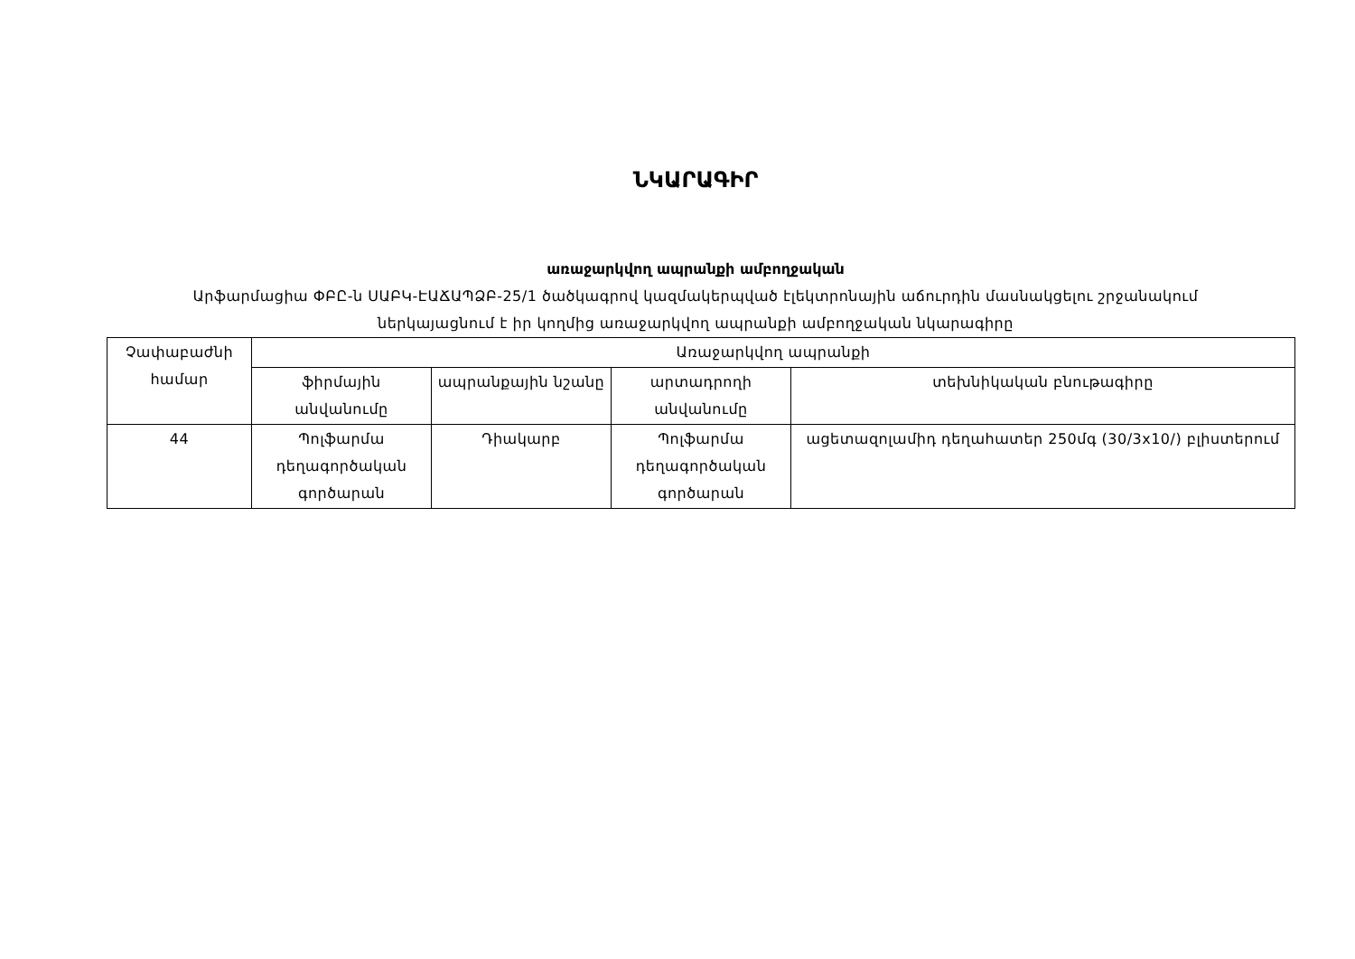ՆԿԱՐԱԳԻՐ
առաջարկվող ապրանքի ամբողջական
Արֆարմացիա ՓԲԸ-ն ՍԱԲԿ-ԷԱՃԱՊՁԲ-25/1 ծածկագրով կազմակերպված էլեկտրոնային աճուրդին մասնակցելու շրջանակում
ներկայացնում է իր կողմից առաջարկվող ապրանքի ամբողջական նկարագիրը
| Չափաբաժնի համար | Առաջարկվող ապրանքի | | | |
| --- | --- | --- | --- | --- |
| | ֆիրմային անվանումը | ապրանքային նշանը | արտադրողի անվանումը | տեխնիկական բնութագիրը |
| 44 | Պոլֆարմա դեղագործական գործարան | Դիակարբ | Պոլֆարմա դեղագործական գործարան | ացետազոլամիդ դեղահատեր 250մգ (30/3x10/) բլիստերում |